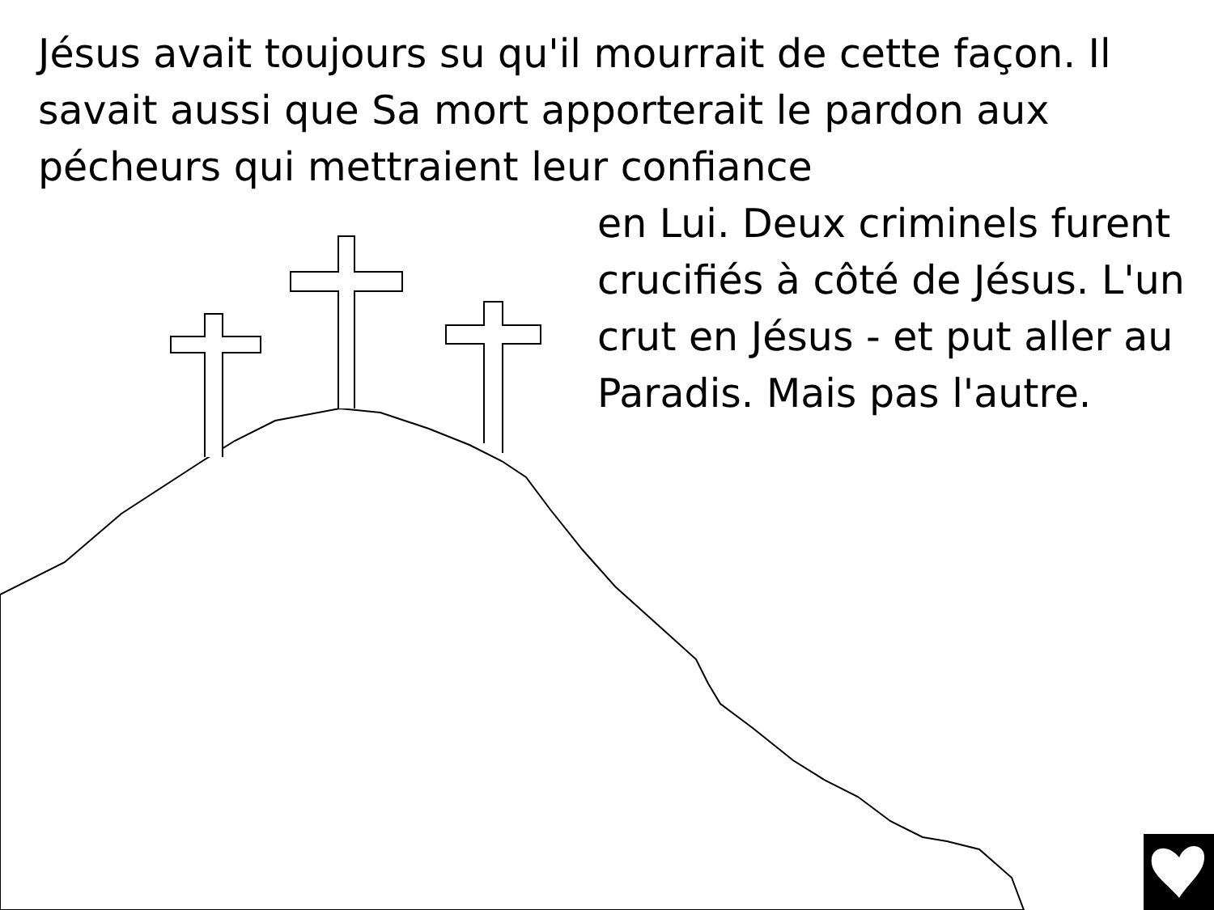Jésus avait toujours su qu'il mourrait de cette façon. Il savait aussi que Sa mort apporterait le pardon aux pécheurs qui mettraient leur confiance
en Lui. Deux criminels furent crucifiés à côté de Jésus. L'un crut en Jésus - et put aller au Paradis. Mais pas l'autre.